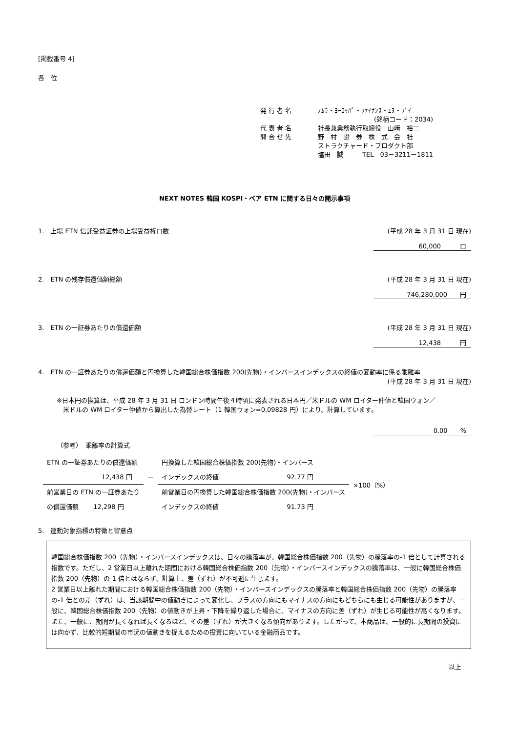[掲載番号 4]
各　位
| 発 行 者 名 | ﾉﾑﾗ・ﾖｰﾛｯﾊﾟ・ﾌｧｲﾅﾝｽ・ｴﾇ・ﾌﾞｲ |
| | (銘柄コード：2034) |
| 代 表 者 名 | 社長兼業務執行取締役 山﨑 裕二 |
| 問 合 せ 先 | 野 村 證 券 株 式 会 社 |
| | ストラクチャード・プロダクト部 |
| | 塩田 誠 TEL 03－3211－1811 |
NEXT NOTES 韓国 KOSPI・ベア ETN に関する日々の開示事項
1.　上場 ETN 信託受益証券の上場受益権口数 (平成 28 年 3 月 31 日 現在)
60,000　　　口
2.　ETN の残存償還価額総額 (平成 28 年 3 月 31 日 現在)
746,280,000　　円
3.　ETN の一証券あたりの償還価額 (平成 28 年 3 月 31 日 現在)
12,438　　　円
4.　ETN の一証券あたりの償還価額と円換算した韓国総合株価指数 200(先物)・インバースインデックスの終値の変動率に係る乖離率
(平成 28 年 3 月 31 日 現在)
※日本円の換算は、平成 28 年 3 月 31 日 ロンドン時間午後４時頃に発表される日本円／米ドルの WM ロイター仲値と韓国ウォン／
　米ドルの WM ロイター仲値から算出した為替レート（1 韓国ウォン=0.09828 円）により、計算しています。
0.00　　%
（参考）　乖離率の計算式
| ETN の一証券あたりの償還価額 | | 円換算した韓国総合株価指数 200(先物)・インバース | | ×100（%） |
| 12,438 円 | － | インデックスの終値 | 92.77 円 | |
| 前営業日の ETN の一証券あたり | | 前営業日の円換算した韓国総合株価指数 200(先物)・インバース | | |
| の償還価額 12,298 円 | | インデックスの終値 | 91.73 円 | |
5.　連動対象指標の特徴と留意点
韓国総合株価指数 200（先物）・インバースインデックスは、日々の騰落率が、韓国総合株価指数 200（先物）の騰落率の-1 倍として計算される指数です。ただし、2 営業日以上離れた期間における韓国総合株価指数 200（先物）・インバースインデックスの騰落率は、一般に韓国総合株価指数 200（先物）の-1 倍とはならず、計算上、差（ずれ）が不可避に生じます。
2 営業日以上離れた期間における韓国総合株価指数 200（先物）・インバースインデックスの騰落率と韓国総合株価指数 200（先物）の騰落率の-1 倍との差（ずれ）は、当該期間中の値動きによって変化し、プラスの方向にもマイナスの方向にもどちらにも生じる可能性がありますが、一般に、韓国総合株価指数 200（先物）の値動きが上昇・下降を繰り返した場合に、マイナスの方向に差（ずれ）が生じる可能性が高くなります。また、一般に、期間が長くなれば長くなるほど、その差（ずれ）が大きくなる傾向があります。したがって、本商品は、一般的に長期間の投資には向かず、比較的短期間の市況の値動きを捉えるための投資に向いている金融商品です。
以上